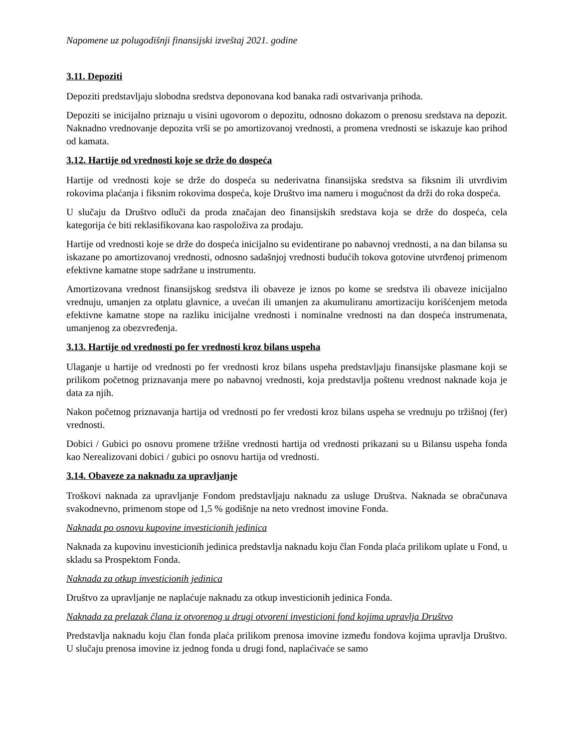Napomene uz polugodišnji finansijski izveštaj 2021. godine
3.11. Depoziti
Depoziti predstavljaju slobodna sredstva deponovana kod banaka radi ostvarivanja prihoda.
Depoziti se inicijalno priznaju u visini ugovorom o depozitu, odnosno dokazom o prenosu sredstava na depozit. Naknadno vrednovanje depozita vrši se po amortizovanoj vrednosti, a promena vrednosti se iskazuje kao prihod od kamata.
3.12. Hartije od vrednosti koje se drže do dospeća
Hartije od vrednosti koje se drže do dospeća su nederivatna finansijska sredstva sa fiksnim ili utvrdivim rokovima plaćanja i fiksnim rokovima dospeća, koje Društvo ima nameru i mogućnost da drži do roka dospeća.
U slučaju da Društvo odluči da proda značajan deo finansijskih sredstava koja se drže do dospeća, cela kategorija će biti reklasifikovana kao raspoloživa za prodaju.
Hartije od vrednosti koje se drže do dospeća inicijalno su evidentirane po nabavnoj vrednosti, a na dan bilansa su iskazane po amortizovanoj vrednosti, odnosno sadašnjoj vrednosti budućih tokova gotovine utvrđenoj primenom efektivne kamatne stope sadržane u instrumentu.
Amortizovana vrednost finansijskog sredstva ili obaveze je iznos po kome se sredstva ili obaveze inicijalno vrednuju, umanjen za otplatu glavnice, a uvećan ili umanjen za akumuliranu amortizaciju korišćenjem metoda efektivne kamatne stope na razliku inicijalne vrednosti i nominalne vrednosti na dan dospeća instrumenata, umanjenog za obezvređenja.
3.13. Hartije od vrednosti po fer vrednosti kroz bilans uspeha
Ulaganje u hartije od vrednosti po fer vrednosti kroz bilans uspeha predstavljaju finansijske plasmane koji se prilikom početnog priznavanja mere po nabavnoj vrednosti, koja predstavlja poštenu vrednost naknade koja je data za njih.
Nakon početnog priznavanja hartija od vrednosti po fer vredosti kroz bilans uspeha se vrednuju po tržišnoj (fer) vrednosti.
Dobici / Gubici po osnovu promene tržišne vrednosti hartija od vrednosti prikazani su u Bilansu uspeha fonda kao Nerealizovani dobici / gubici po osnovu hartija od vrednosti.
3.14. Obaveze za naknadu za upravljanje
Troškovi naknada za upravljanje Fondom predstavljaju naknadu za usluge Društva. Naknada se obračunava svakodnevno, primenom stope od 1,5 % godišnje na neto vrednost imovine Fonda.
Naknada po osnovu kupovine investicionih jedinica
Naknada za kupovinu investicionih jedinica predstavlja naknadu koju član Fonda plaća prilikom uplate u Fond, u skladu sa Prospektom Fonda.
Naknada za otkup investicionih jedinica
Društvo za upravljanje ne naplaćuje naknadu za otkup investicionih jedinica Fonda.
Naknada za prelazak člana iz otvorenog u drugi otvoreni investicioni fond kojima upravlja Društvo
Predstavlja naknadu koju član fonda plaća prilikom prenosa imovine između fondova kojima upravlja Društvo. U slučaju prenosa imovine iz jednog fonda u drugi fond, naplaćivaće se samo